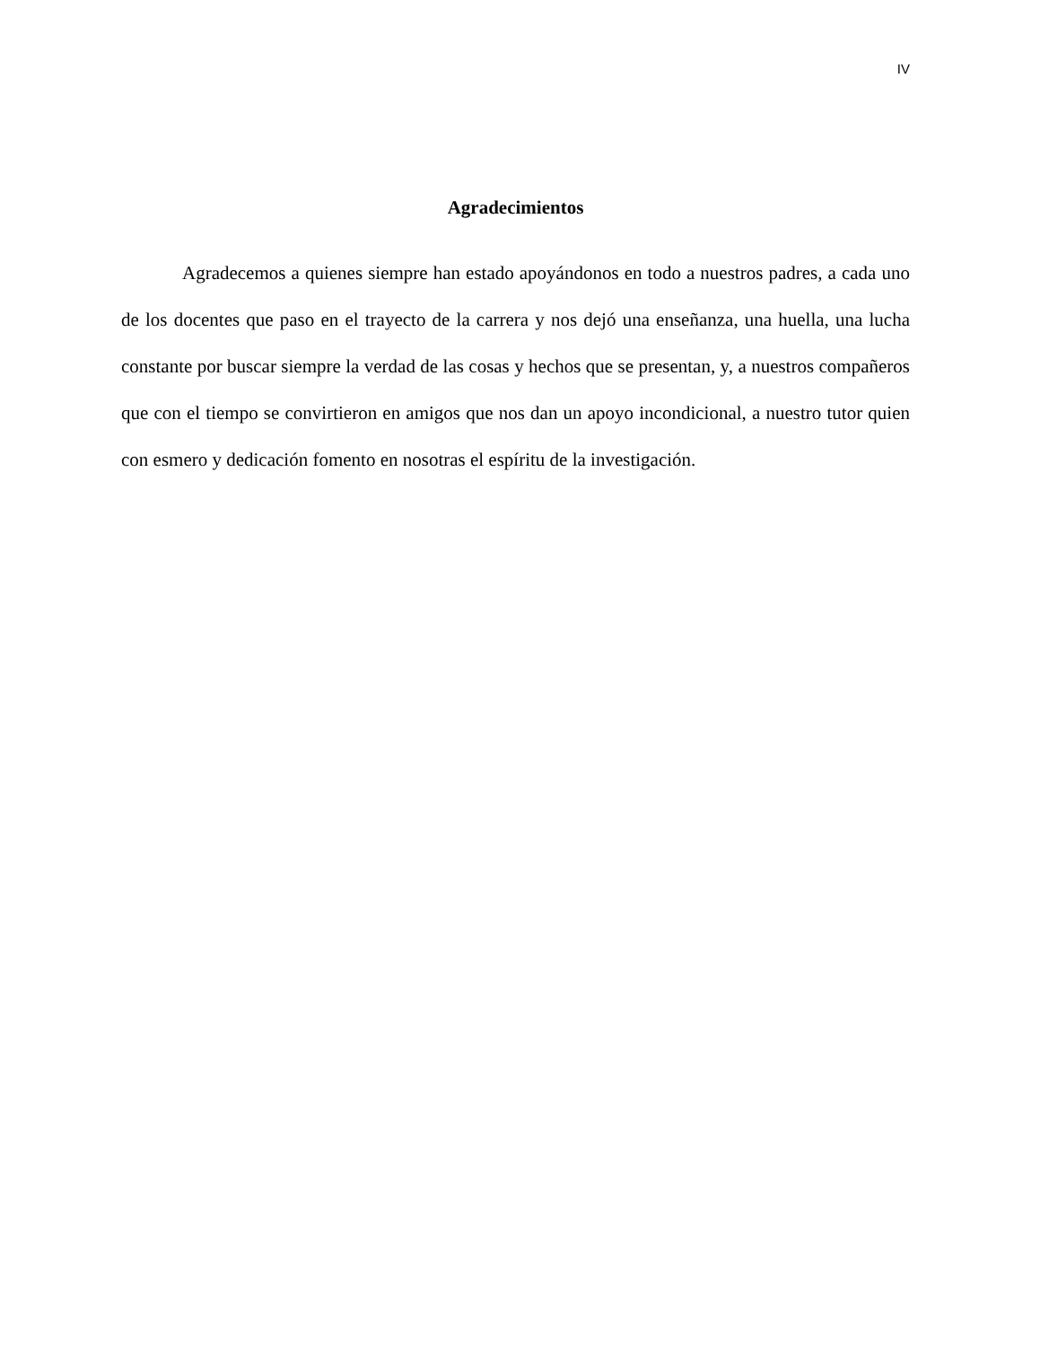IV
Agradecimientos
Agradecemos a quienes siempre han estado apoyándonos en todo a nuestros padres, a cada uno de los docentes que paso en el trayecto de la carrera y nos dejó una enseñanza, una huella, una lucha constante por buscar siempre la verdad de las cosas y hechos que se presentan, y, a nuestros compañeros que con el tiempo se convirtieron en amigos que nos dan un apoyo incondicional, a nuestro tutor quien con esmero y dedicación fomento en nosotras el espíritu de la investigación.